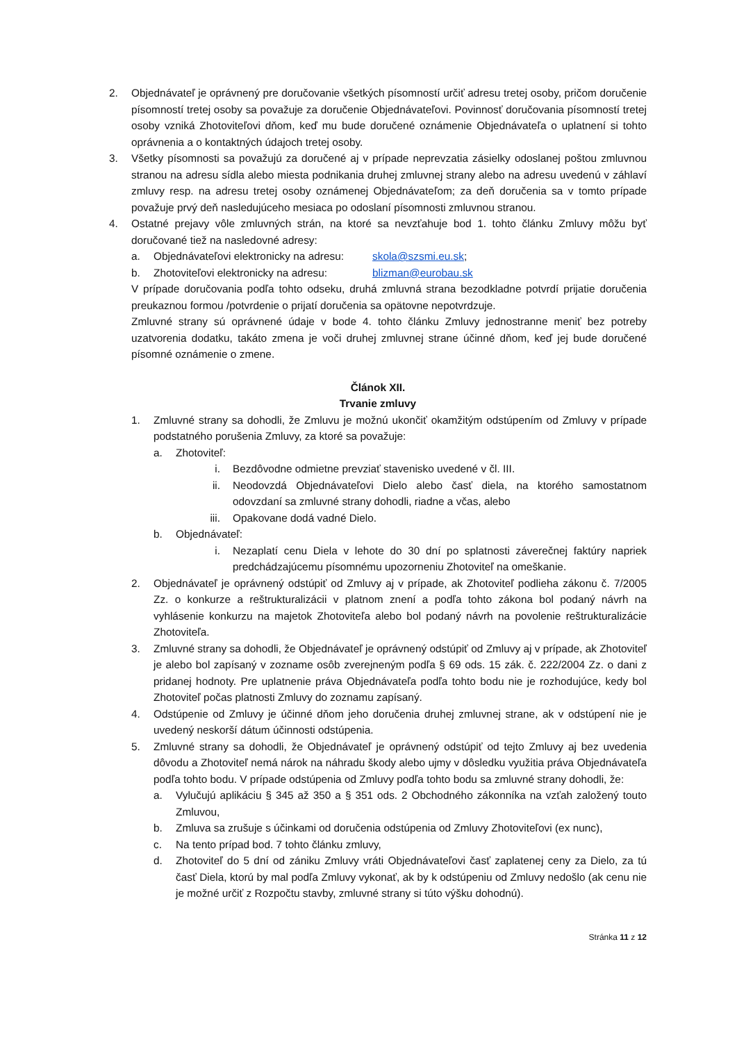2. Objednávateľ je oprávnený pre doručovanie všetkých písomností určiť adresu tretej osoby, pričom doručenie písomností tretej osoby sa považuje za doručenie Objednávateľovi. Povinnosť doručovania písomností tretej osoby vzniká Zhotoviteľovi dňom, keď mu bude doručené oznámenie Objednávateľa o uplatnení si tohto oprávnenia a o kontaktných údajoch tretej osoby.
3. Všetky písomnosti sa považujú za doručené aj v prípade neprevzatia zásielky odoslanej poštou zmluvnou stranou na adresu sídla alebo miesta podnikania druhej zmluvnej strany alebo na adresu uvedenú v záhlaví zmluvy resp. na adresu tretej osoby oznámenej Objednávateľom; za deň doručenia sa v tomto prípade považuje prvý deň nasledujúceho mesiaca po odoslaní písomnosti zmluvnou stranou.
4. Ostatné prejavy vôle zmluvných strán, na ktoré sa nevzťahuje bod 1. tohto článku Zmluvy môžu byť doručované tiež na nasledovné adresy:
a. Objednávateľovi elektronicky na adresu: skola@szsmi.eu.sk;
b. Zhotoviteľovi elektronicky na adresu: blizman@eurobau.sk
V prípade doručovania podľa tohto odseku, druhá zmluvná strana bezodkladne potvrdí prijatie doručenia preukaznou formou /potvrdenie o prijatí doručenia sa opätovne nepotvrdzuje.
Zmluvné strany sú oprávnené údaje v bode 4. tohto článku Zmluvy jednostranne meniť bez potreby uzatvorenia dodatku, takáto zmena je voči druhej zmluvnej strane účinné dňom, keď jej bude doručené písomné oznámenie o zmene.
Článok XII.
Trvanie zmluvy
1. Zmluvné strany sa dohodli, že Zmluvu je možnú ukončiť okamžitým odstúpením od Zmluvy v prípade podstatného porušenia Zmluvy, za ktoré sa považuje:
a. Zhotoviteľ:
i. Bezdôvodne odmietne prevziať stavenisko uvedené v čl. III.
ii. Neodovzdá Objednávateľovi Dielo alebo časť diela, na ktorého samostatnom odovzdaní sa zmluvné strany dohodli, riadne a včas, alebo
iii. Opakovane dodá vadné Dielo.
b. Objednávateľ:
i. Nezaplatí cenu Diela v lehote do 30 dní po splatnosti záverečnej faktúry napriek predchádzajúcemu písomnému upozorneniu Zhotoviteľ na omeškanie.
2. Objednávateľ je oprávnený odstúpiť od Zmluvy aj v prípade, ak Zhotoviteľ podlieha zákonu č. 7/2005 Zz. o konkurze a reštrukturalizácii v platnom znení a podľa tohto zákona bol podaný návrh na vyhlásenie konkurzu na majetok Zhotoviteľa alebo bol podaný návrh na povolenie reštrukturalizácie Zhotoviteľa.
3. Zmluvné strany sa dohodli, že Objednávateľ je oprávnený odstúpiť od Zmluvy aj v prípade, ak Zhotoviteľ je alebo bol zapísaný v zozname osôb zverejneným podľa § 69 ods. 15 zák. č. 222/2004 Zz. o dani z pridanej hodnoty. Pre uplatnenie práva Objednávateľa podľa tohto bodu nie je rozhodujúce, kedy bol Zhotoviteľ počas platnosti Zmluvy do zoznamu zapísaný.
4. Odstúpenie od Zmluvy je účinné dňom jeho doručenia druhej zmluvnej strane, ak v odstúpení nie je uvedený neskorší dátum účinnosti odstúpenia.
5. Zmluvné strany sa dohodli, že Objednávateľ je oprávnený odstúpiť od tejto Zmluvy aj bez uvedenia dôvodu a Zhotoviteľ nemá nárok na náhradu škody alebo ujmy v dôsledku využitia práva Objednávateľa podľa tohto bodu. V prípade odstúpenia od Zmluvy podľa tohto bodu sa zmluvné strany dohodli, že:
a. Vylučujú aplikáciu § 345 až 350 a § 351 ods. 2 Obchodného zákonníka na vzťah založený touto Zmluvou,
b. Zmluva sa zrušuje s účinkami od doručenia odstúpenia od Zmluvy Zhotoviteľovi (ex nunc),
c. Na tento prípad bod. 7 tohto článku zmluvy,
d. Zhotoviteľ do 5 dní od zániku Zmluvy vráti Objednávateľovi časť zaplatenej ceny za Dielo, za tú časť Diela, ktorú by mal podľa Zmluvy vykonať, ak by k odstúpeniu od Zmluvy nedošlo (ak cenu nie je možné určiť z Rozpočtu stavby, zmluvné strany si túto výšku dohodnú).
Stránka 11 z 12